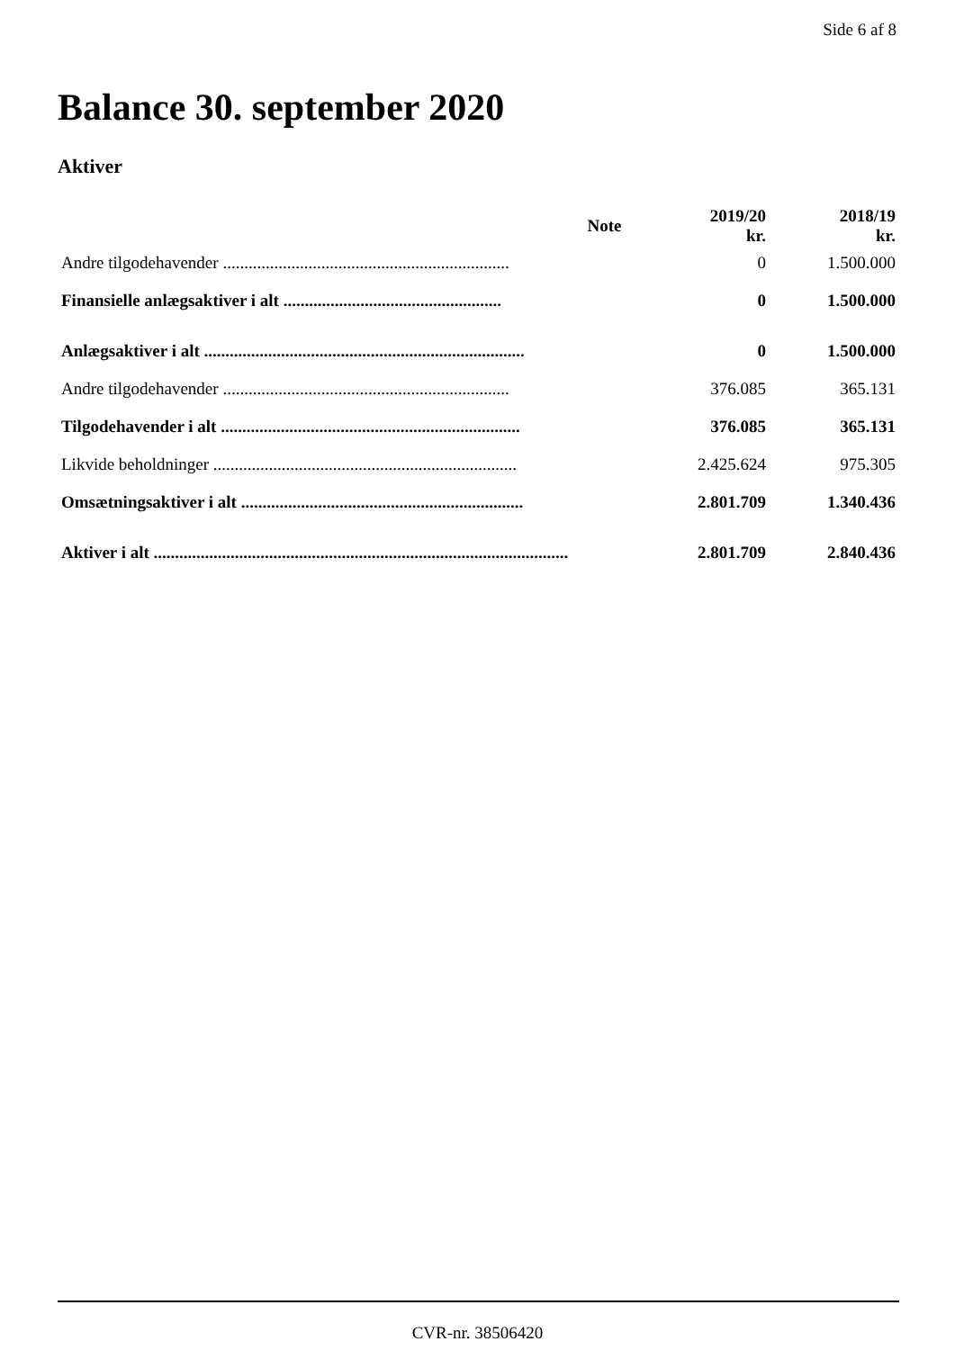Side 6 af 8
Balance 30. september 2020
Aktiver
| | Note | 2019/20 kr. | 2018/19 kr. |
| --- | --- | --- | --- |
| Andre tilgodehavender ................................................................... | | 0 | 1.500.000 |
| Finansielle anlægsaktiver i alt ................................................... | | 0 | 1.500.000 |
| Anlægsaktiver i alt ........................................................................... | | 0 | 1.500.000 |
| Andre tilgodehavender ................................................................... | | 376.085 | 365.131 |
| Tilgodehavender i alt ...................................................................... | | 376.085 | 365.131 |
| Likvide beholdninger ....................................................................... | | 2.425.624 | 975.305 |
| Omsætningsaktiver i alt .................................................................. | | 2.801.709 | 1.340.436 |
| Aktiver i alt .................................................................................................. | | 2.801.709 | 2.840.436 |
CVR-nr. 38506420